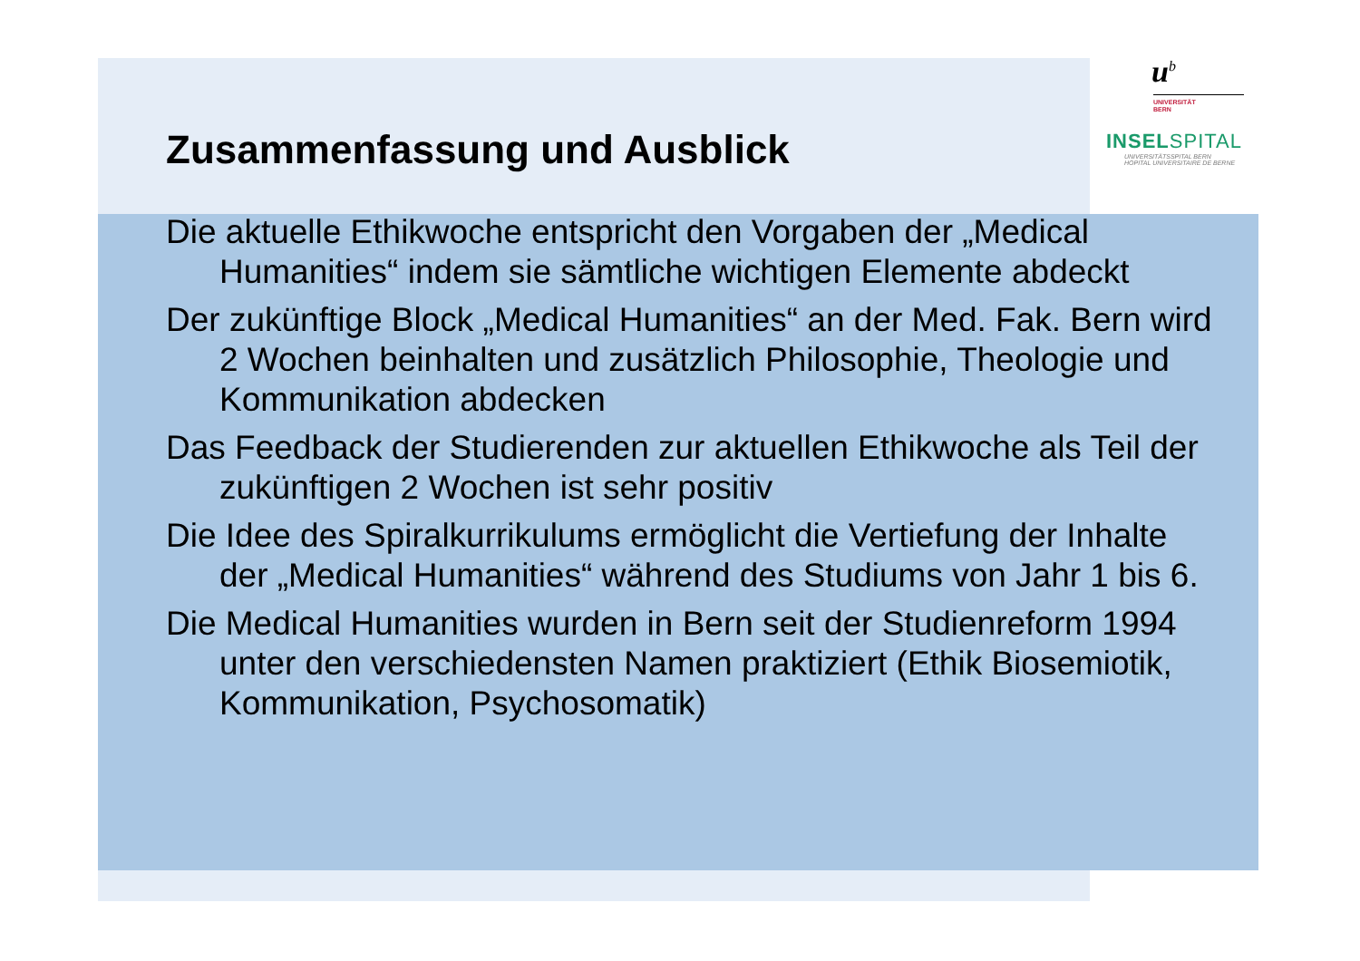u<sup>b</sup>
UNIVERSITÄT
BERN
INSELSPITAL
UNIVERSITÄTSSPITAL BERN
HOPITAL UNIVERSITAIRE DE BERNE
Zusammenfassung und Ausblick
Die aktuelle Ethikwoche entspricht den Vorgaben der „Medical Humanities“ indem sie sämtliche wichtigen Elemente abdeckt
Der zukünftige Block „Medical Humanities“ an der Med. Fak. Bern wird 2 Wochen beinhalten und zusätzlich Philosophie, Theologie und Kommunikation abdecken
Das Feedback der Studierenden zur aktuellen Ethikwoche als Teil der zukünftigen 2 Wochen ist sehr positiv
Die Idee des Spiralkurrikulums ermöglicht die Vertiefung der Inhalte der „Medical Humanities“ während des Studiums von Jahr 1 bis 6.
Die Medical Humanities wurden in Bern seit der Studienreform 1994 unter den verschiedensten Namen praktiziert (Ethik Biosemiotik, Kommunikation, Psychosomatik)